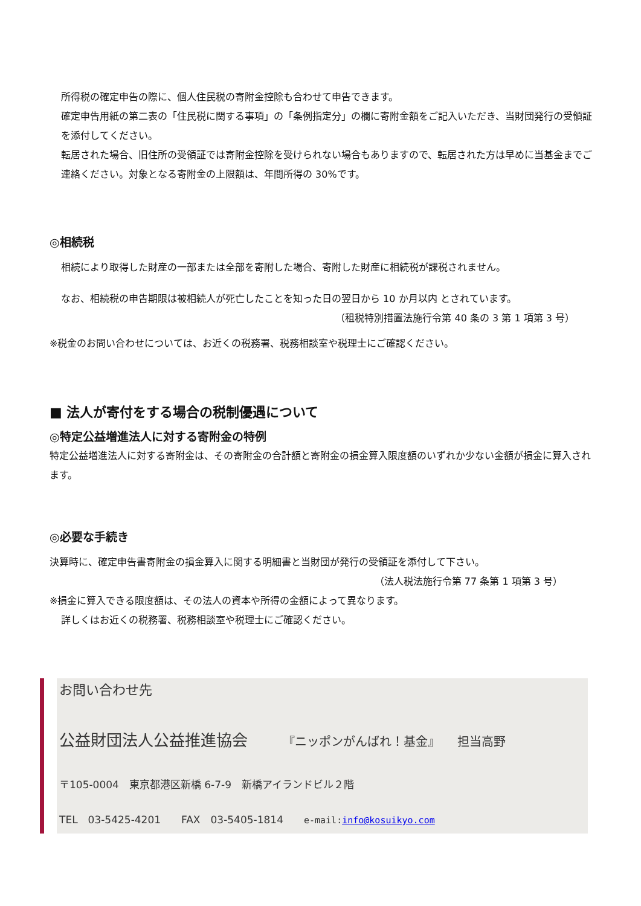所得税の確定申告の際に、個人住民税の寄附金控除も合わせて申告できます。
確定申告用紙の第二表の「住民税に関する事項」の「条例指定分」の欄に寄附金額をご記入いただき、当財団発行の受領証を添付してください。
転居された場合、旧住所の受領証では寄附金控除を受けられない場合もありますので、転居された方は早めに当基金までご連絡ください。対象となる寄附金の上限額は、年間所得の 30%です。
◎相続税
相続により取得した財産の一部または全部を寄附した場合、寄附した財産に相続税が課税されません。
なお、相続税の申告期限は被相続人が死亡したことを知った日の翌日から 10 か月以内 とされています。
（租税特別措置法施行令第 40 条の 3 第 1 項第 3 号）
※税金のお問い合わせについては、お近くの税務署、税務相談室や税理士にご確認ください。
■ 法人が寄付をする場合の税制優遇について
◎特定公益増進法人に対する寄附金の特例
特定公益増進法人に対する寄附金は、その寄附金の合計額と寄附金の損金算入限度額のいずれか少ない金額が損金に算入されます。
◎必要な手続き
決算時に、確定申告書寄附金の損金算入に関する明細書と当財団が発行の受領証を添付して下さい。
（法人税法施行令第 77 条第 1 項第 3 号）
※損金に算入できる限度額は、その法人の資本や所得の金額によって異なります。
詳しくはお近くの税務署、税務相談室や税理士にご確認ください。
お問い合わせ先
公益財団法人公益推進協会 『ニッポンがんばれ！基金』 担当高野
〒105-0004　東京都港区新橋 6-7-9　新橋アイランドビル２階
TEL　03-5425-4201　　FAX　03-5405-1814　　e-mail:info@kosuikyo.com